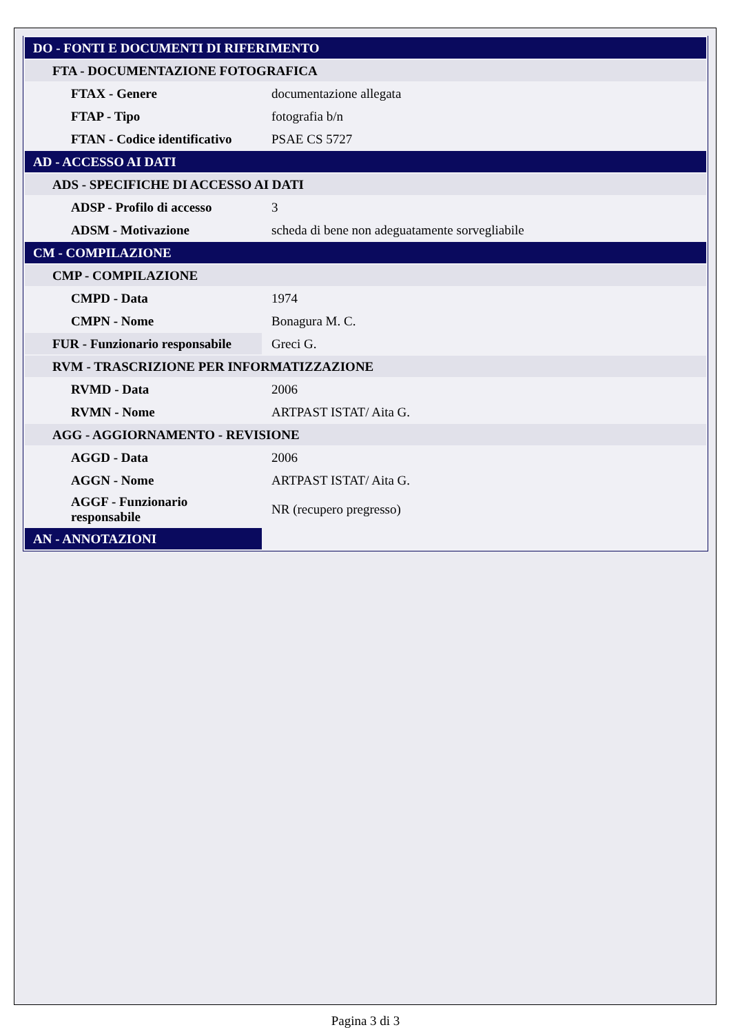| DO - FONTI E DOCUMENTI DI RIFERIMENTO | |
| FTA - DOCUMENTAZIONE FOTOGRAFICA | |
| FTAX - Genere | documentazione allegata |
| FTAP - Tipo | fotografia b/n |
| FTAN - Codice identificativo | PSAE CS 5727 |
| AD - ACCESSO AI DATI | |
| ADS - SPECIFICHE DI ACCESSO AI DATI | |
| ADSP - Profilo di accesso | 3 |
| ADSM - Motivazione | scheda di bene non adeguatamente sorvegliabile |
| CM - COMPILAZIONE | |
| CMP - COMPILAZIONE | |
| CMPD - Data | 1974 |
| CMPN - Nome | Bonagura M. C. |
| FUR - Funzionario responsabile | Greci G. |
| RVM - TRASCRIZIONE PER INFORMATIZZAZIONE | |
| RVMD - Data | 2006 |
| RVMN - Nome | ARTPAST ISTAT/ Aita G. |
| AGG - AGGIORNAMENTO - REVISIONE | |
| AGGD - Data | 2006 |
| AGGN - Nome | ARTPAST ISTAT/ Aita G. |
| AGGF - Funzionario responsabile | NR (recupero pregresso) |
| AN - ANNOTAZIONI | |
Pagina 3 di 3